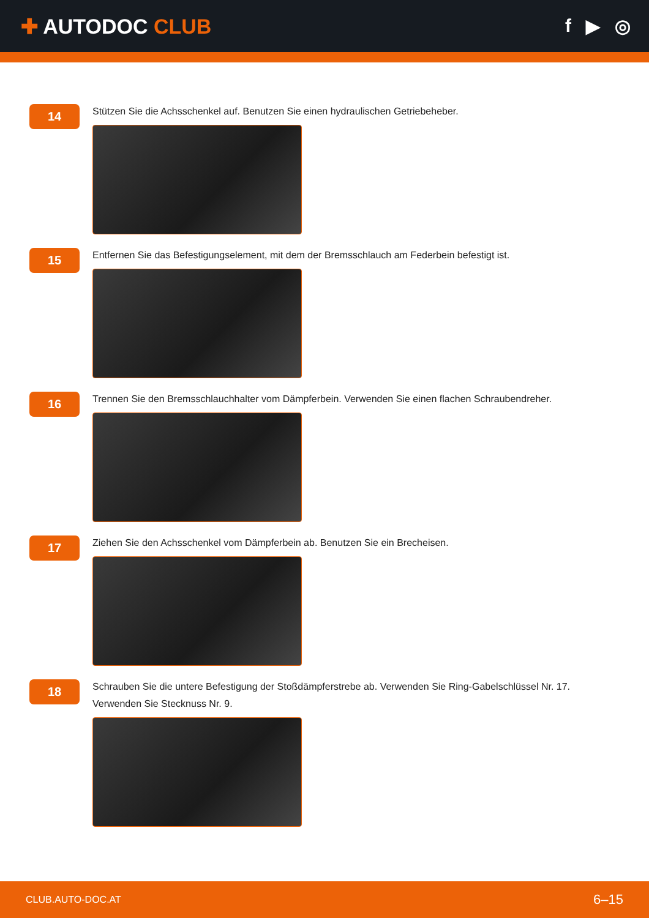✚ AUTODOC CLUB f ▶ ◎
14
Stützen Sie die Achsschenkel auf. Benutzen Sie einen hydraulischen Getriebeheber.
15
Entfernen Sie das Befestigungselement, mit dem der Bremsschlauch am Federbein befestigt ist.
16
Trennen Sie den Bremsschlauchhalter vom Dämpferbein. Verwenden Sie einen flachen Schraubendreher.
17
Ziehen Sie den Achsschenkel vom Dämpferbein ab. Benutzen Sie ein Brecheisen.
18
Schrauben Sie die untere Befestigung der Stoßdämpferstrebe ab. Verwenden Sie Ring-Gabelschlüssel Nr. 17.
Verwenden Sie Stecknuss Nr. 9.
CLUB.AUTO-DOC.AT 6–15